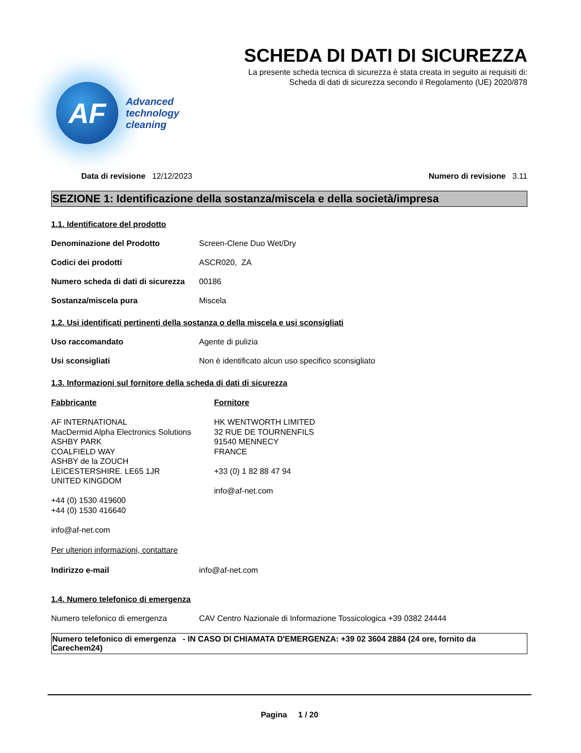AF
Advanced
technology
cleaning
SCHEDA DI DATI DI SICUREZZA
La presente scheda tecnica di sicurezza è stata creata in seguito ai requisiti di:
Scheda di dati di sicurezza secondo il Regolamento (UE) 2020/878
Data di revisione 12/12/2023 Numero di revisione 3.11
SEZIONE 1: Identificazione della sostanza/miscela e della società/impresa
1.1. Identificatore del prodotto
Denominazione del Prodotto Screen-Clene Duo Wet/Dry
Codici dei prodotti ASCR020, ZA
Numero scheda di dati di sicurezza 00186
Sostanza/miscela pura Miscela
1.2. Usi identificati pertinenti della sostanza o della miscela e usi sconsigliati
Uso raccomandato Agente di pulizia
Usi sconsigliati Non è identificato alcun uso specifico sconsigliato
1.3. Informazioni sul fornitore della scheda di dati di sicurezza
Fabbricante
AF INTERNATIONAL
MacDermid Alpha Electronics Solutions
ASHBY PARK
COALFIELD WAY
ASHBY de la ZOUCH
LEICESTERSHIRE. LE65 1JR
UNITED KINGDOM
+44 (0) 1530 419600
+44 (0) 1530 416640
info@af-net.com
Fornitore
HK WENTWORTH LIMITED
32 RUE DE TOURNENFILS
91540 MENNECY
FRANCE
+33 (0) 1 82 88 47 94
info@af-net.com
Per ulteriori informazioni, contattare
Indirizzo e-mail info@af-net.com
1.4. Numero telefonico di emergenza
Numero telefonico di emergenza CAV Centro Nazionale di Informazione Tossicologica +39 0382 24444
Numero telefonico di emergenza - IN CASO DI CHIAMATA D'EMERGENZA: +39 02 3604 2884 (24 ore, fornito da Carechem24)
Pagina 1 / 20